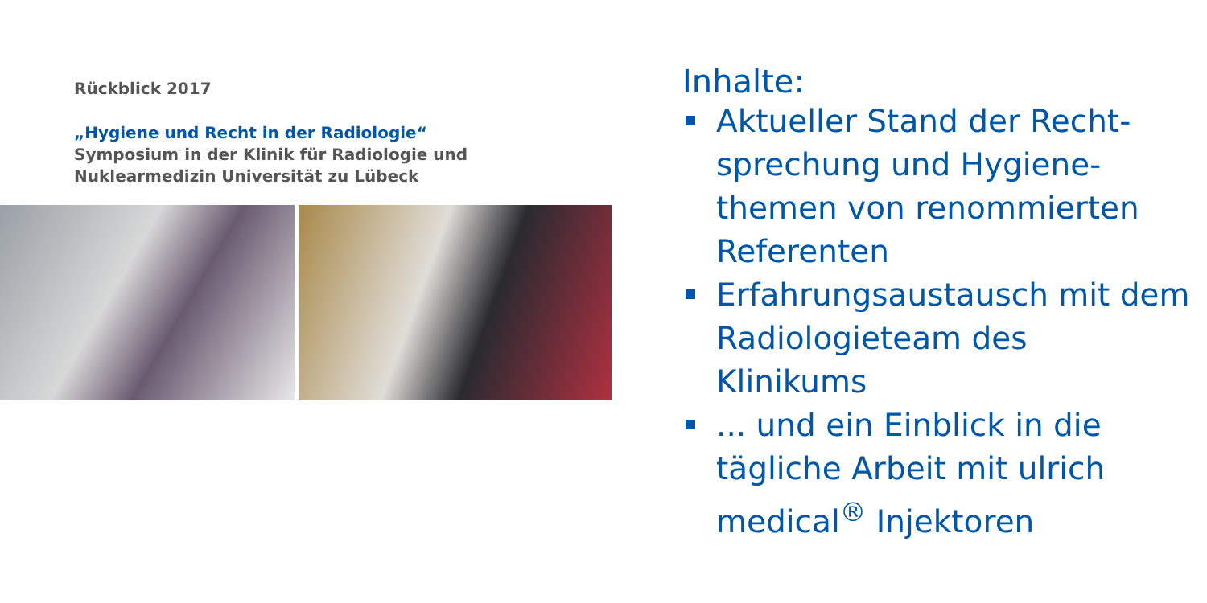Rückblick 2017
„Hygiene und Recht in der Radiologie“
Symposium in der Klinik für Radiologie und
Nuklearmedizin Universität zu Lübeck
Inhalte:
Aktueller Stand der Recht-
sprechung und Hygiene-
themen von renommierten
Referenten
Erfahrungsaustausch mit dem
Radiologieteam des
Klinikums
... und ein Einblick in die
tägliche Arbeit mit ulrich
medical<sup>®</sup> Injektoren